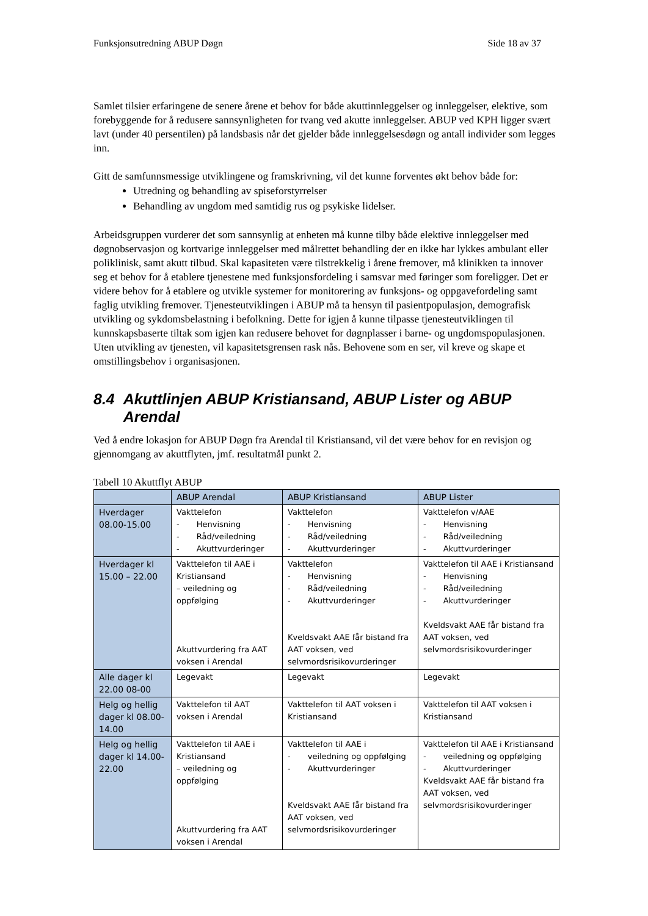Funksjonsutredning ABUP Døgn Side 18 av 37
Samlet tilsier erfaringene de senere årene et behov for både akuttinnleggelser og innleggelser, elektive, som forebyggende for å redusere sannsynligheten for tvang ved akutte innleggelser. ABUP ved KPH ligger svært lavt (under 40 persentilen) på landsbasis når det gjelder både innleggelsesdøgn og antall individer som legges inn.
Gitt de samfunnsmessige utviklingene og framskrivning, vil det kunne forventes økt behov både for:
Utredning og behandling av spiseforstyrrelser
Behandling av ungdom med samtidig rus og psykiske lidelser.
Arbeidsgruppen vurderer det som sannsynlig at enheten må kunne tilby både elektive innleggelser med døgnobservasjon og kortvarige innleggelser med målrettet behandling der en ikke har lykkes ambulant eller poliklinisk, samt akutt tilbud. Skal kapasiteten være tilstrekkelig i årene fremover, må klinikken ta innover seg et behov for å etablere tjenestene med funksjonsfordeling i samsvar med føringer som foreligger. Det er videre behov for å etablere og utvikle systemer for monitorering av funksjons- og oppgavefordeling samt faglig utvikling fremover. Tjenesteutviklingen i ABUP må ta hensyn til pasientpopulasjon, demografisk utvikling og sykdomsbelastning i befolkning. Dette for igjen å kunne tilpasse tjenesteutviklingen til kunnskapsbaserte tiltak som igjen kan redusere behovet for døgnplasser i barne- og ungdomspopulasjonen. Uten utvikling av tjenesten, vil kapasitetsgrensen rask nås. Behovene som en ser, vil kreve og skape et omstillingsbehov i organisasjonen.
8.4 Akuttlinjen ABUP Kristiansand, ABUP Lister og ABUP Arendal
Ved å endre lokasjon for ABUP Døgn fra Arendal til Kristiansand, vil det være behov for en revisjon og gjennomgang av akuttflyten, jmf. resultatmål punkt 2.
Tabell 10 Akuttflyt ABUP
| | ABUP Arendal | ABUP Kristiansand | ABUP Lister |
| --- | --- | --- | --- |
| Hverdager 08.00-15.00 | Vakttelefon - Henvisning - Råd/veiledning - Akuttvurderinger | Vakttelefon - Henvisning - Råd/veiledning - Akuttvurderinger | Vakttelefon v/AAE - Henvisning - Råd/veiledning - Akuttvurderinger |
| Hverdager kl 15.00 – 22.00 | Vakttelefon til AAE i Kristiansand – veiledning og oppfølging Akuttvurdering fra AAT voksen i Arendal | Vakttelefon - Henvisning - Råd/veiledning - Akuttvurderinger Kveldsvakt AAE får bistand fra AAT voksen, ved selvmordsrisikovurderinger | Vakttelefon til AAE i Kristiansand - Henvisning - Råd/veiledning - Akuttvurderinger Kveldsvakt AAE får bistand fra AAT voksen, ved selvmordsrisikovurderinger |
| Alle dager kl 22.00 08-00 | Legevakt | Legevakt | Legevakt |
| Helg og hellig dager kl 08.00-14.00 | Vakttelefon til AAT voksen i Arendal | Vakttelefon til AAT voksen i Kristiansand | Vakttelefon til AAT voksen i Kristiansand |
| Helg og hellig dager kl 14.00-22.00 | Vakttelefon til AAE i Kristiansand – veiledning og oppfølging Akuttvurdering fra AAT voksen i Arendal | Vakttelefon til AAE i - veiledning og oppfølging - Akuttvurderinger Kveldsvakt AAE får bistand fra AAT voksen, ved selvmordsrisikovurderinger | Vakttelefon til AAE i Kristiansand - veiledning og oppfølging - Akuttvurderinger Kveldsvakt AAE får bistand fra AAT voksen, ved selvmordsrisikovurderinger |